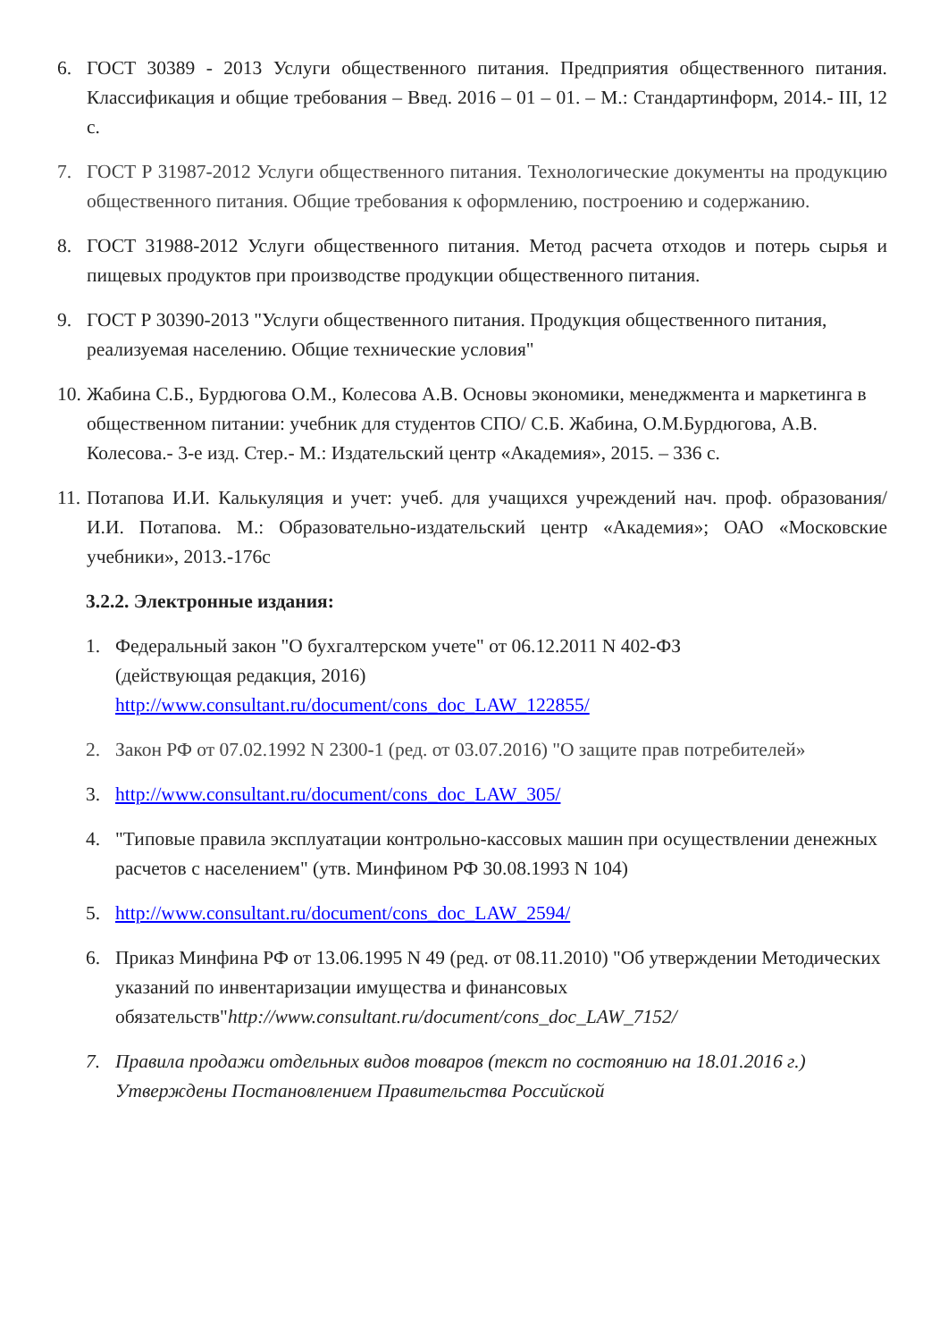6. ГОСТ 30389 - 2013 Услуги общественного питания. Предприятия общественного питания. Классификация и общие требования – Введ. 2016 – 01 – 01. – М.: Стандартинформ, 2014.- III, 12 с.
7. ГОСТ Р 31987-2012 Услуги общественного питания. Технологические документы на продукцию общественного питания. Общие требования к оформлению, построению и содержанию.
8. ГОСТ 31988-2012 Услуги общественного питания. Метод расчета отходов и потерь сырья и пищевых продуктов при производстве продукции общественного питания.
9. ГОСТ Р 30390-2013 "Услуги общественного питания. Продукция общественного питания, реализуемая населению. Общие технические условия"
10. Жабина С.Б., Бурдюгова О.М., Колесова А.В. Основы экономики, менеджмента и маркетинга в общественном питании: учебник для студентов СПО/ С.Б. Жабина, О.М.Бурдюгова, А.В. Колесова.- 3-е изд. Стер.- М.: Издательский центр «Академия», 2015. – 336 с.
11. Потапова И.И. Калькуляция и учет: учеб. для учащихся учреждений нач. проф. образования/ И.И. Потапова. М.: Образовательно-издательский центр «Академия»; ОАО «Московские учебники», 2013.-176с
3.2.2. Электронные издания:
1. Федеральный закон "О бухгалтерском учете" от 06.12.2011 N 402-ФЗ
(действующая редакция, 2016)
http://www.consultant.ru/document/cons_doc_LAW_122855/
2. Закон РФ от 07.02.1992 N 2300-1 (ред. от 03.07.2016) "О защите прав потребителей»
3. http://www.consultant.ru/document/cons_doc_LAW_305/
4. "Типовые правила эксплуатации контрольно-кассовых машин при осуществлении денежных расчетов с населением" (утв. Минфином РФ 30.08.1993 N 104)
5. http://www.consultant.ru/document/cons_doc_LAW_2594/
6. Приказ Минфина РФ от 13.06.1995 N 49 (ред. от 08.11.2010) "Об утверждении Методических указаний по инвентаризации имущества и финансовых обязательств"http://www.consultant.ru/document/cons_doc_LAW_7152/
7. Правила продажи отдельных видов товаров (текст по состоянию на 18.01.2016 г.) Утверждены Постановлением Правительства Российской